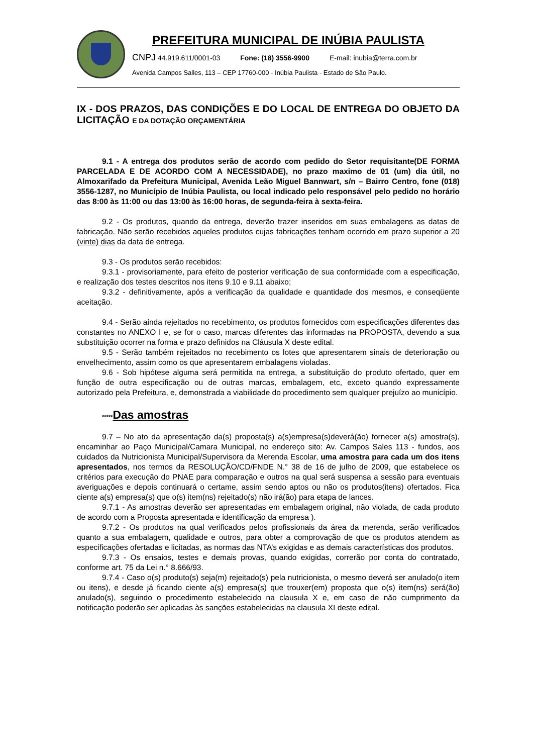PREFEITURA MUNICIPAL DE INÚBIA PAULISTA
CNPJ 44.919.611/0001-03 Fone: (18) 3556-9900 E-mail: inubia@terra.com.br
Avenida Campos Salles, 113 – CEP 17760-000 - Inúbia Paulista - Estado de São Paulo.
IX - DOS PRAZOS, DAS CONDIÇÕES E DO LOCAL DE ENTREGA DO OBJETO DA LICITAÇÃO E DA DOTAÇÃO ORÇAMENTÁRIA
9.1 - A entrega dos produtos serão de acordo com pedido do Setor requisitante(DE FORMA PARCELADA E DE ACORDO COM A NECESSIDADE), no prazo maximo de 01 (um) dia útil, no Almoxarifado da Prefeitura Municipal, Avenida Leão Miguel Bannwart, s/n – Bairro Centro, fone (018) 3556-1287, no Município de Inúbia Paulista, ou local indicado pelo responsável pelo pedido no horário das 8:00 às 11:00 ou das 13:00 às 16:00 horas, de segunda-feira à sexta-feira.
9.2 - Os produtos, quando da entrega, deverão trazer inseridos em suas embalagens as datas de fabricação. Não serão recebidos aqueles produtos cujas fabricações tenham ocorrido em prazo superior a 20 (vinte) dias da data de entrega.
9.3 - Os produtos serão recebidos:
9.3.1 - provisoriamente, para efeito de posterior verificação de sua conformidade com a especificação, e realização dos testes descritos nos itens 9.10 e 9.11 abaixo;
9.3.2 - definitivamente, após a verificação da qualidade e quantidade dos mesmos, e conseqüente aceitação.
9.4 - Serão ainda rejeitados no recebimento, os produtos fornecidos com especificações diferentes das constantes no ANEXO I e, se for o caso, marcas diferentes das informadas na PROPOSTA, devendo a sua substituição ocorrer na forma e prazo definidos na Cláusula X deste edital.
9.5 - Serão também rejeitados no recebimento os lotes que apresentarem sinais de deterioração ou envelhecimento, assim como os que apresentarem embalagens violadas.
9.6 - Sob hipótese alguma será permitida na entrega, a substituição do produto ofertado, quer em função de outra especificação ou de outras marcas, embalagem, etc, exceto quando expressamente autorizado pela Prefeitura, e, demonstrada a viabilidade do procedimento sem qualquer prejuízo ao município.
*****Das amostras
9.7 – No ato da apresentação da(s) proposta(s) a(s)empresa(s)deverá(ão) fornecer a(s) amostra(s), encaminhar ao Paço Municipal/Camara Municipal, no endereço sito: Av. Campos Sales 113 - fundos, aos cuidados da Nutricionista Municipal/Supervisora da Merenda Escolar, uma amostra para cada um dos itens apresentados, nos termos da RESOLUÇÃO/CD/FNDE N.° 38 de 16 de julho de 2009, que estabelece os critérios para execução do PNAE para comparação e outros na qual será suspensa a sessão para eventuais averiguações e depois continuará o certame, assim sendo aptos ou não os produtos(itens) ofertados. Fica ciente a(s) empresa(s) que o(s) item(ns) rejeitado(s) não irá(ão) para etapa de lances.
9.7.1 - As amostras deverão ser apresentadas em embalagem original, não violada, de cada produto de acordo com a Proposta apresentada e identificação da empresa ).
9.7.2 - Os produtos na qual verificados pelos profissionais da área da merenda, serão verificados quanto a sua embalagem, qualidade e outros, para obter a comprovação de que os produtos atendem as especificações ofertadas e licitadas, as normas das NTA’s exigidas e as demais características dos produtos.
9.7.3 - Os ensaios, testes e demais provas, quando exigidas, correrão por conta do contratado, conforme art. 75 da Lei n.° 8.666/93.
9.7.4 - Caso o(s) produto(s) seja(m) rejeitado(s) pela nutricionista, o mesmo deverá ser anulado(o item ou itens), e desde já ficando ciente a(s) empresa(s) que trouxer(em) proposta que o(s) item(ns) será(ão) anulado(s), seguindo o procedimento estabelecido na clausula X e, em caso de não cumprimento da notificação poderão ser aplicadas às sanções estabelecidas na clausula XI deste edital.